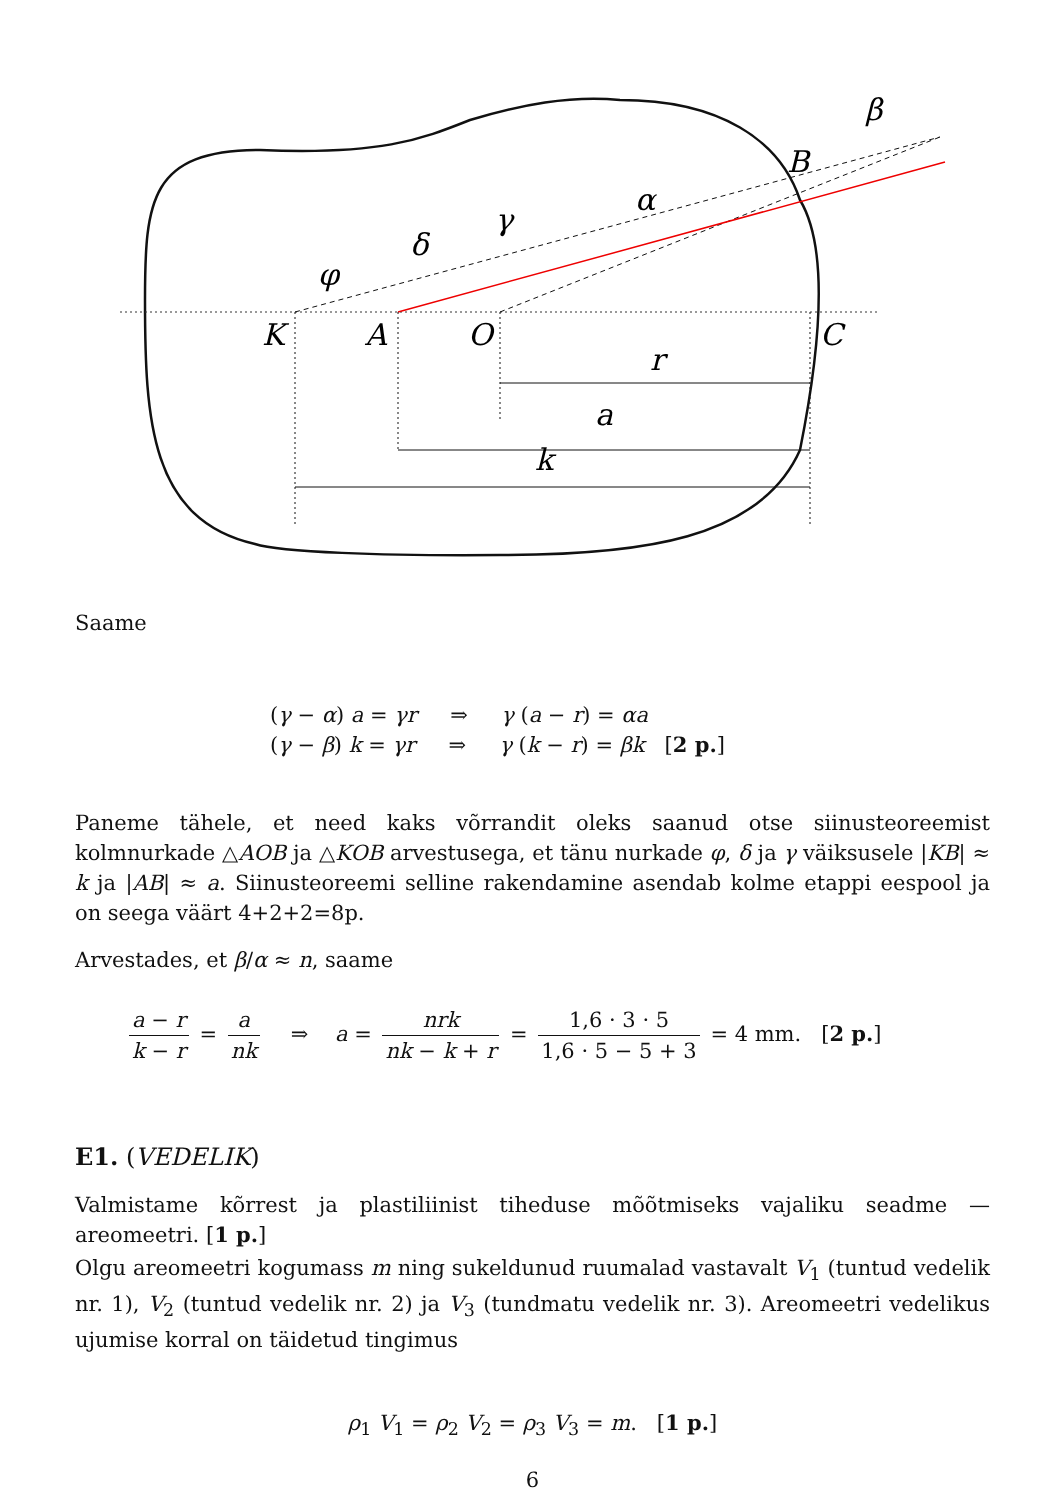K
A
O
C
B
r
a
k
α
γ
δ
φ
β
Saame
(γ − α) a = γr ⇒ γ (a − r) = αa
(γ − β) k = γr ⇒ γ (k − r) = βk [2 p.]
Paneme tähele, et need kaks võrrandit oleks saanud otse siinusteoreemist kolmnurkade △AOB ja △KOB arvestusega, et tänu nurkade φ, δ ja γ väiksusele |KB| ≈ k ja |AB| ≈ a. Siinusteoreemi selline rakendamine asendab kolme etappi eespool ja on seega väärt 4+2+2=8p.
Arvestades, et β/α ≈ n, saame
a − r k − r = a nk ⇒ a = nrk nk − k + r = 1,6 · 3 · 5 1,6 · 5 − 5 + 3 = 4 mm. [2 p.]
E1. (VEDELIK)
Valmistame kõrrest ja plastiliinist tiheduse mõõtmiseks vajaliku seadme — areomeetri. [1 p.]
Olgu areomeetri kogumass m ning sukeldunud ruumalad vastavalt V<sub>1</sub> (tuntud vedelik nr. 1), V<sub>2</sub> (tuntud vedelik nr. 2) ja V<sub>3</sub> (tundmatu vedelik nr. 3). Areomeetri vedelikus ujumise korral on täidetud tingimus
ρ<sub>1</sub> V<sub>1</sub> = ρ<sub>2</sub> V<sub>2</sub> = ρ<sub>3</sub> V<sub>3</sub> = m. [1 p.]
6